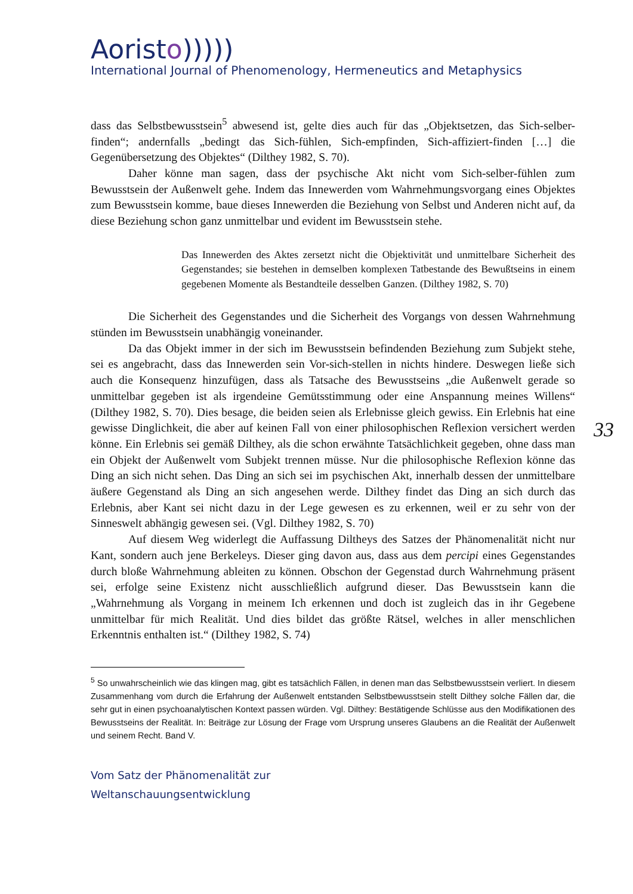Aoristo)))))
International Journal of Phenomenology, Hermeneutics and Metaphysics
dass das Selbstbewusstsein<sup>5</sup> abwesend ist, gelte dies auch für das „Objektsetzen, das Sich-selber-finden“; andernfalls „bedingt das Sich-fühlen, Sich-empfinden, Sich-affiziert-finden […] die Gegenübersetzung des Objektes“ (Dilthey 1982, S. 70).
Daher könne man sagen, dass der psychische Akt nicht vom Sich-selber-fühlen zum Bewusstsein der Außenwelt gehe. Indem das Innewerden vom Wahrnehmungsvorgang eines Objektes zum Bewusstsein komme, baue dieses Innewerden die Beziehung von Selbst und Anderen nicht auf, da diese Beziehung schon ganz unmittelbar und evident im Bewusstsein stehe.
Das Innewerden des Aktes zersetzt nicht die Objektivität und unmittelbare Sicherheit des Gegenstandes; sie bestehen in demselben komplexen Tatbestande des Bewußtseins in einem gegebenen Momente als Bestandteile desselben Ganzen. (Dilthey 1982, S. 70)
Die Sicherheit des Gegenstandes und die Sicherheit des Vorgangs von dessen Wahrnehmung stünden im Bewusstsein unabhängig voneinander.
Da das Objekt immer in der sich im Bewusstsein befindenden Beziehung zum Subjekt stehe, sei es angebracht, dass das Innewerden sein Vor-sich-stellen in nichts hindere. Deswegen ließe sich auch die Konsequenz hinzufügen, dass als Tatsache des Bewusstseins „die Außenwelt gerade so unmittelbar gegeben ist als irgendeine Gemütsstimmung oder eine Anspannung meines Willens“ (Dilthey 1982, S. 70). Dies besage, die beiden seien als Erlebnisse gleich gewiss. Ein Erlebnis hat eine gewisse Dinglichkeit, die aber auf keinen Fall von einer philosophischen Reflexion versichert werden könne. Ein Erlebnis sei gemäß Dilthey, als die schon erwähnte Tatsächlichkeit gegeben, ohne dass man ein Objekt der Außenwelt vom Subjekt trennen müsse. Nur die philosophische Reflexion könne das Ding an sich nicht sehen. Das Ding an sich sei im psychischen Akt, innerhalb dessen der unmittelbare äußere Gegenstand als Ding an sich angesehen werde. Dilthey findet das Ding an sich durch das Erlebnis, aber Kant sei nicht dazu in der Lege gewesen es zu erkennen, weil er zu sehr von der Sinneswelt abhängig gewesen sei. (Vgl. Dilthey 1982, S. 70)
Auf diesem Weg widerlegt die Auffassung Diltheys des Satzes der Phänomenalität nicht nur Kant, sondern auch jene Berkeleys. Dieser ging davon aus, dass aus dem percipi eines Gegenstandes durch bloße Wahrnehmung ableiten zu können. Obschon der Gegenstad durch Wahrnehmung präsent sei, erfolge seine Existenz nicht ausschließlich aufgrund dieser. Das Bewusstsein kann die „Wahrnehmung als Vorgang in meinem Ich erkennen und doch ist zugleich das in ihr Gegebene unmittelbar für mich Realität. Und dies bildet das größte Rätsel, welches in aller menschlichen Erkenntnis enthalten ist.“ (Dilthey 1982, S. 74)
<sup>5</sup> So unwahrscheinlich wie das klingen mag, gibt es tatsächlich Fällen, in denen man das Selbstbewusstsein verliert. In diesem Zusammenhang vom durch die Erfahrung der Außenwelt entstanden Selbstbewusstsein stellt Dilthey solche Fällen dar, die sehr gut in einen psychoanalytischen Kontext passen würden. Vgl. Dilthey: Bestätigende Schlüsse aus den Modifikationen des Bewusstseins der Realität. In: Beiträge zur Lösung der Frage vom Ursprung unseres Glaubens an die Realität der Außenwelt und seinem Recht. Band V.
Vom Satz der Phänomenalität zur
Weltanschauungsentwicklung
33